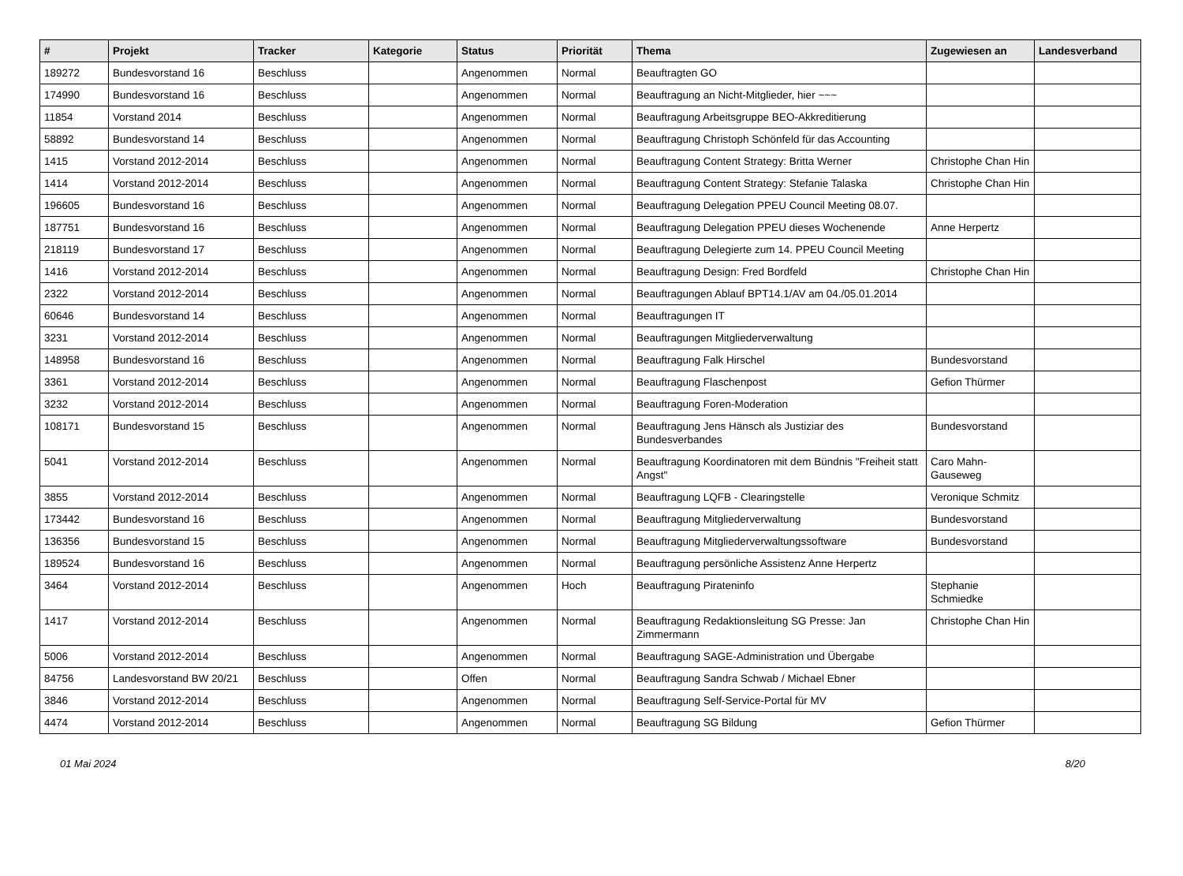| # | Projekt | Tracker | Kategorie | Status | Priorität | Thema | Zugewiesen an | Landesverband |
| --- | --- | --- | --- | --- | --- | --- | --- | --- |
| 189272 | Bundesvorstand 16 | Beschluss | | Angenommen | Normal | Beauftragten GO | | |
| 174990 | Bundesvorstand 16 | Beschluss | | Angenommen | Normal | Beauftragung an Nicht-Mitglieder, hier ~~~ | | |
| 11854 | Vorstand 2014 | Beschluss | | Angenommen | Normal | Beauftragung Arbeitsgruppe BEO-Akkreditierung | | |
| 58892 | Bundesvorstand 14 | Beschluss | | Angenommen | Normal | Beauftragung Christoph Schönfeld für das Accounting | | |
| 1415 | Vorstand 2012-2014 | Beschluss | | Angenommen | Normal | Beauftragung Content Strategy: Britta Werner | Christophe Chan Hin | |
| 1414 | Vorstand 2012-2014 | Beschluss | | Angenommen | Normal | Beauftragung Content Strategy: Stefanie Talaska | Christophe Chan Hin | |
| 196605 | Bundesvorstand 16 | Beschluss | | Angenommen | Normal | Beauftragung Delegation PPEU Council Meeting 08.07. | | |
| 187751 | Bundesvorstand 16 | Beschluss | | Angenommen | Normal | Beauftragung Delegation PPEU dieses Wochenende | Anne Herpertz | |
| 218119 | Bundesvorstand 17 | Beschluss | | Angenommen | Normal | Beauftragung Delegierte zum 14. PPEU Council Meeting | | |
| 1416 | Vorstand 2012-2014 | Beschluss | | Angenommen | Normal | Beauftragung Design: Fred Bordfeld | Christophe Chan Hin | |
| 2322 | Vorstand 2012-2014 | Beschluss | | Angenommen | Normal | Beauftragungen Ablauf BPT14.1/AV am 04./05.01.2014 | | |
| 60646 | Bundesvorstand 14 | Beschluss | | Angenommen | Normal | Beauftragungen IT | | |
| 3231 | Vorstand 2012-2014 | Beschluss | | Angenommen | Normal | Beauftragungen Mitgliederverwaltung | | |
| 148958 | Bundesvorstand 16 | Beschluss | | Angenommen | Normal | Beauftragung Falk Hirschel | Bundesvorstand | |
| 3361 | Vorstand 2012-2014 | Beschluss | | Angenommen | Normal | Beauftragung Flaschenpost | Gefion Thürmer | |
| 3232 | Vorstand 2012-2014 | Beschluss | | Angenommen | Normal | Beauftragung Foren-Moderation | | |
| 108171 | Bundesvorstand 15 | Beschluss | | Angenommen | Normal | Beauftragung Jens Hänsch als Justiziar des Bundesverbandes | Bundesvorstand | |
| 5041 | Vorstand 2012-2014 | Beschluss | | Angenommen | Normal | Beauftragung Koordinatoren mit dem Bündnis "Freiheit statt Angst" | Caro Mahn-Gauseweg | |
| 3855 | Vorstand 2012-2014 | Beschluss | | Angenommen | Normal | Beauftragung LQFB - Clearingstelle | Veronique Schmitz | |
| 173442 | Bundesvorstand 16 | Beschluss | | Angenommen | Normal | Beauftragung Mitgliederverwaltung | Bundesvorstand | |
| 136356 | Bundesvorstand 15 | Beschluss | | Angenommen | Normal | Beauftragung Mitgliederverwaltungssoftware | Bundesvorstand | |
| 189524 | Bundesvorstand 16 | Beschluss | | Angenommen | Normal | Beauftragung persönliche Assistenz Anne Herpertz | | |
| 3464 | Vorstand 2012-2014 | Beschluss | | Angenommen | Hoch | Beauftragung Pirateninfo | Stephanie Schmiedke | |
| 1417 | Vorstand 2012-2014 | Beschluss | | Angenommen | Normal | Beauftragung Redaktionsleitung SG Presse: Jan Zimmermann | Christophe Chan Hin | |
| 5006 | Vorstand 2012-2014 | Beschluss | | Angenommen | Normal | Beauftragung SAGE-Administration und Übergabe | | |
| 84756 | Landesvorstand BW 20/21 | Beschluss | | Offen | Normal | Beauftragung Sandra Schwab / Michael Ebner | | |
| 3846 | Vorstand 2012-2014 | Beschluss | | Angenommen | Normal | Beauftragung Self-Service-Portal für MV | | |
| 4474 | Vorstand 2012-2014 | Beschluss | | Angenommen | Normal | Beauftragung SG Bildung | Gefion Thürmer | |
01 Mai 2024 8/20